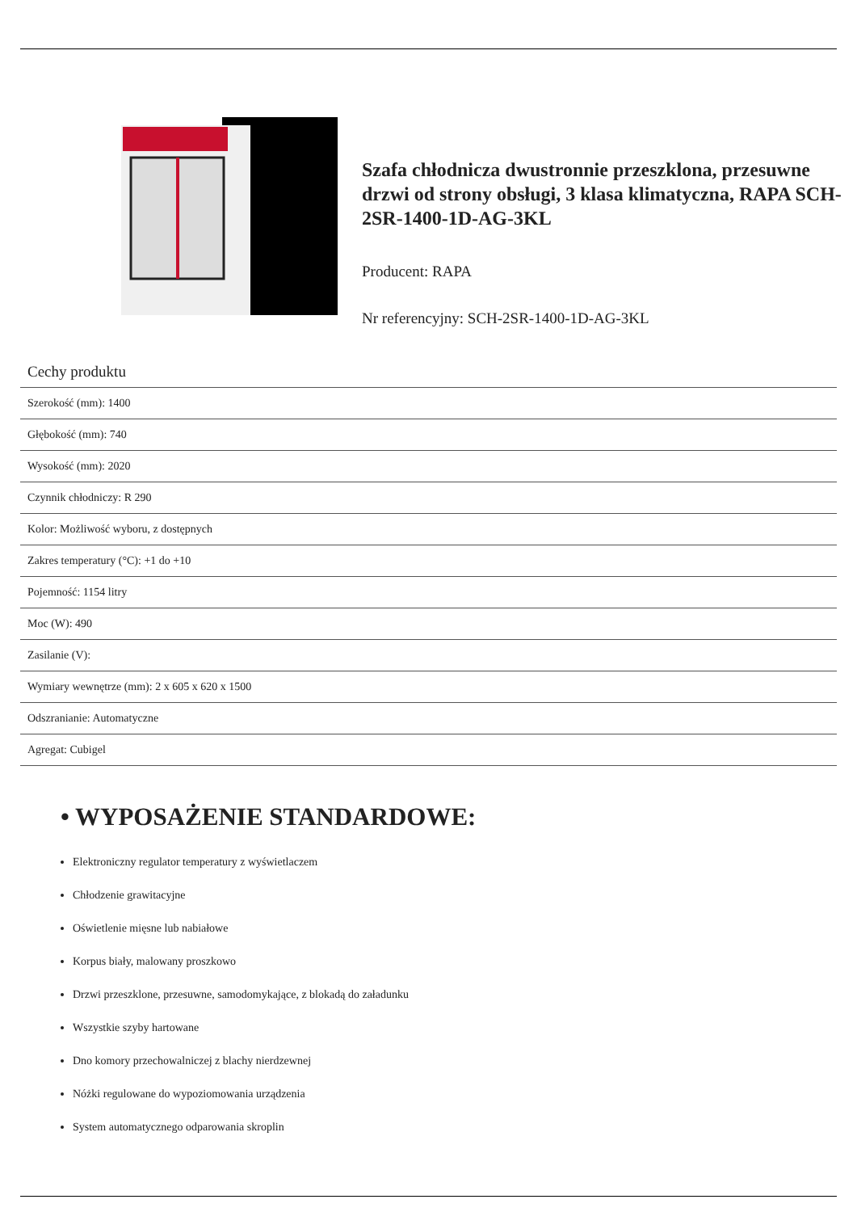Szafa chłodnicza dwustronnie przeszklona, przesuwne drzwi od strony obsługi, 3 klasa klimatyczna, RAPA SCH-2SR-1400-1D-AG-3KL
Producent: RAPA
Nr referencyjny: SCH-2SR-1400-1D-AG-3KL
Cechy produktu
| Szerokość (mm): 1400 |
| Głębokość (mm): 740 |
| Wysokość (mm): 2020 |
| Czynnik chłodniczy: R 290 |
| Kolor: Możliwość wyboru, z dostępnych |
| Zakres temperatury (°C): +1 do +10 |
| Pojemność: 1154 litry |
| Moc (W): 490 |
| Zasilanie (V): |
| Wymiary wewnętrze (mm): 2 x 605 x 620 x 1500 |
| Odszranianie: Automatyczne |
| Agregat: Cubigel |
• WYPOSAŻENIE STANDARDOWE:
Elektroniczny regulator temperatury z wyświetlaczem
Chłodzenie grawitacyjne
Oświetlenie mięsne lub nabiałowe
Korpus biały, malowany proszkowo
Drzwi przeszklone, przesuwne, samodomykające, z blokadą do załadunku
Wszystkie szyby hartowane
Dno komory przechowalniczej z blachy nierdzewnej
Nóżki regulowane do wypoziomowania urządzenia
System automatycznego odparowania skroplin